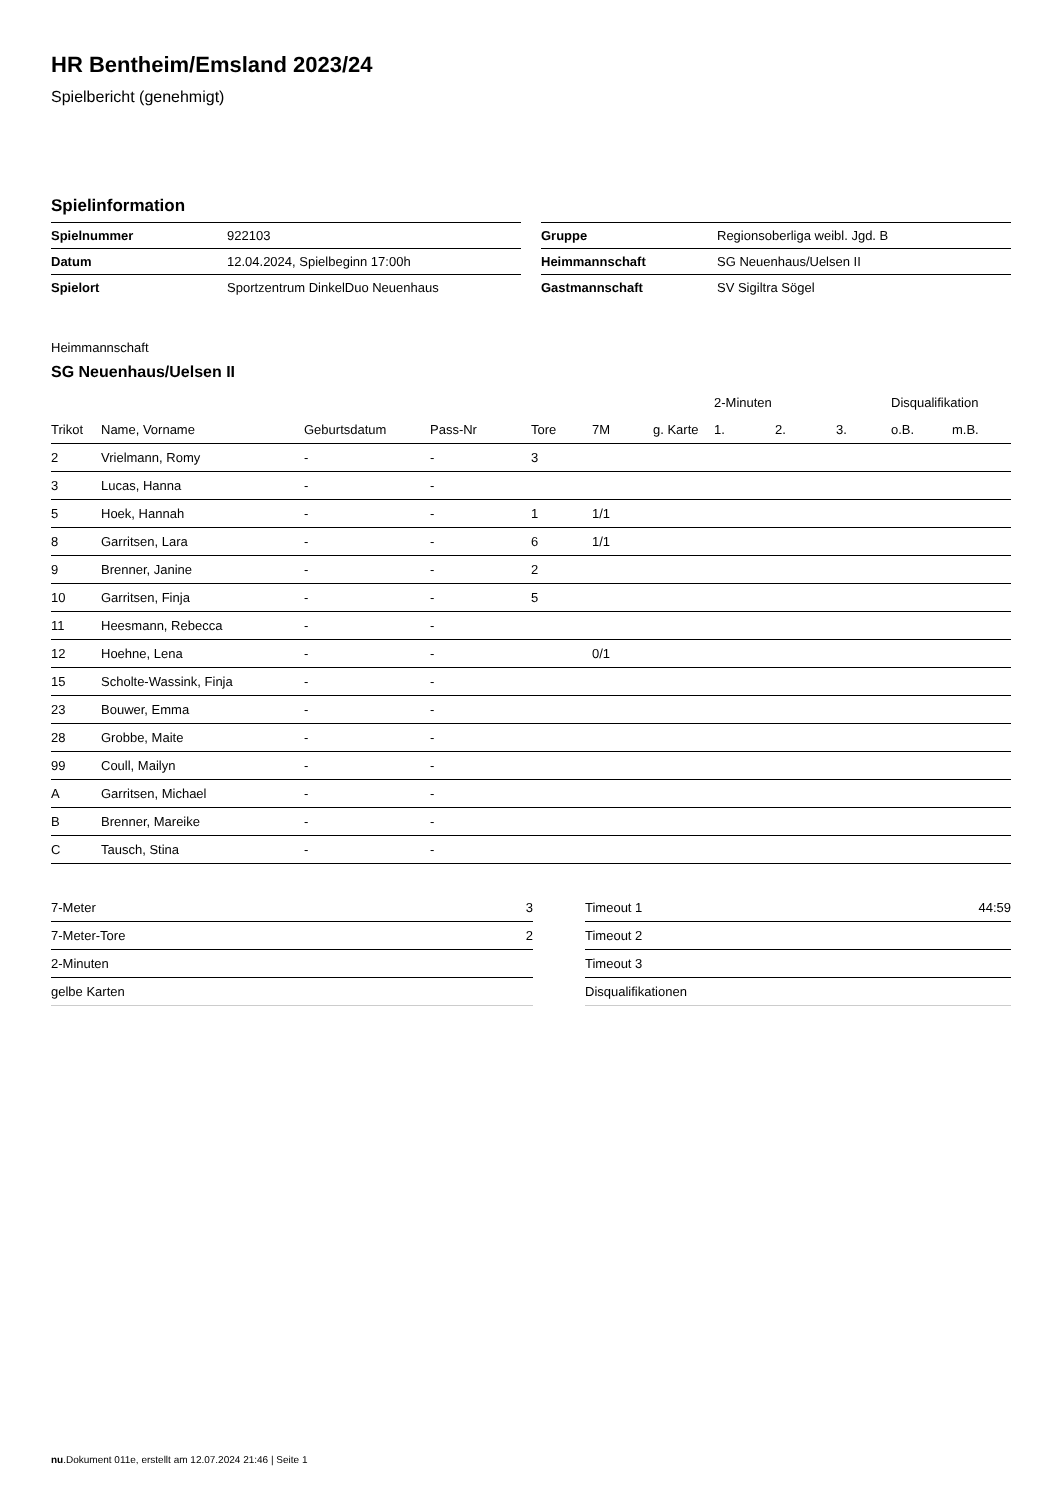HR Bentheim/Emsland 2023/24
Spielbericht (genehmigt)
Spielinformation
| Spielnummer | 922103 |
| Datum | 12.04.2024, Spielbeginn 17:00h |
| Spielort | Sportzentrum DinkelDuo Neuenhaus |
| Gruppe | Regionsoberliga weibl. Jgd. B |
| Heimmannschaft | SG Neuenhaus/Uelsen II |
| Gastmannschaft | SV Sigiltra Sögel |
Heimmannschaft
SG Neuenhaus/Uelsen II
| | | | | | | | 2-Minuten | | | Disqualifikation | |
| --- | --- | --- | --- | --- | --- | --- | --- | --- | --- | --- | --- |
| Trikot | Name, Vorname | Geburtsdatum | Pass-Nr | Tore | 7M | g. Karte | 1. | 2. | 3. | o.B. | m.B. |
| 2 | Vrielmann, Romy | - | - | 3 | | | | | | | |
| 3 | Lucas, Hanna | - | - | | | | | | | | |
| 5 | Hoek, Hannah | - | - | 1 | 1/1 | | | | | | |
| 8 | Garritsen, Lara | - | - | 6 | 1/1 | | | | | | |
| 9 | Brenner, Janine | - | - | 2 | | | | | | | |
| 10 | Garritsen, Finja | - | - | 5 | | | | | | | |
| 11 | Heesmann, Rebecca | - | - | | | | | | | | |
| 12 | Hoehne, Lena | - | - | | 0/1 | | | | | | |
| 15 | Scholte-Wassink, Finja | - | - | | | | | | | | |
| 23 | Bouwer, Emma | - | - | | | | | | | | |
| 28 | Grobbe, Maite | - | - | | | | | | | | |
| 99 | Coull, Mailyn | - | - | | | | | | | | |
| A | Garritsen, Michael | - | - | | | | | | | | |
| B | Brenner, Mareike | - | - | | | | | | | | |
| C | Tausch, Stina | - | - | | | | | | | | |
| 7-Meter | 3 |
| 7-Meter-Tore | 2 |
| 2-Minuten | |
| gelbe Karten | |
| Timeout 1 | 44:59 |
| Timeout 2 | |
| Timeout 3 | |
| Disqualifikationen | |
nu.Dokument 011e, erstellt am 12.07.2024 21:46 | Seite 1